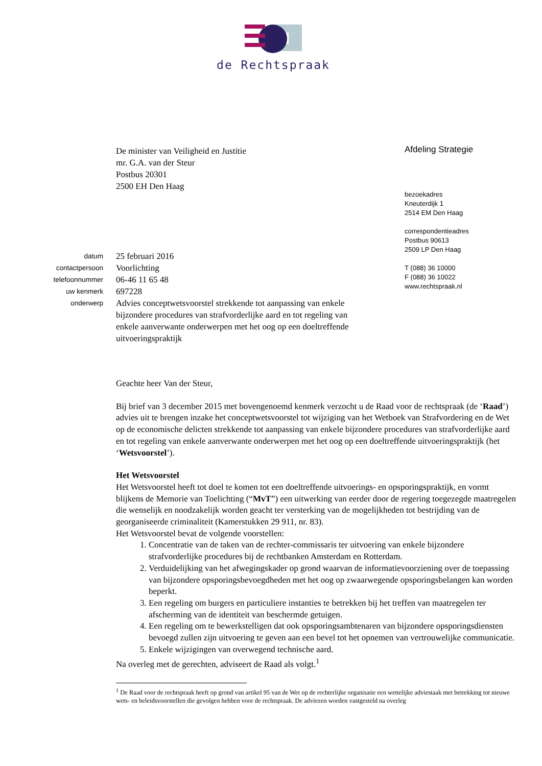de Rechtspraak
De minister van Veiligheid en Justitie
mr. G.A. van der Steur
Postbus 20301
2500 EH Den Haag
Afdeling Strategie
bezoekadres
Kneuterdijk 1
2514 EM Den Haag
correspondentieadres
Postbus 90613
2509 LP Den Haag
T (088) 36 10000
F (088) 36 10022
www.rechtspraak.nl
datum
25 februari 2016
contactpersoon
Voorlichting
telefoonnummer
06-46 11 65 48
uw kenmerk
697228
onderwerp
Advies conceptwetsvoorstel strekkende tot aanpassing van enkele bijzondere procedures van strafvorderlijke aard en tot regeling van enkele aanverwante onderwerpen met het oog op een doeltreffende uitvoeringspraktijk
Geachte heer Van der Steur,
Bij brief van 3 december 2015 met bovengenoemd kenmerk verzocht u de Raad voor de rechtspraak (de ‘Raad’) advies uit te brengen inzake het conceptwetsvoorstel tot wijziging van het Wetboek van Strafvordering en de Wet op de economische delicten strekkende tot aanpassing van enkele bijzondere procedures van strafvorderlijke aard en tot regeling van enkele aanverwante onderwerpen met het oog op een doeltreffende uitvoeringspraktijk (het ‘Wetsvoorstel’).
Het Wetsvoorstel
Het Wetsvoorstel heeft tot doel te komen tot een doeltreffende uitvoerings- en opsporingspraktijk, en vormt blijkens de Memorie van Toelichting (“MvT”) een uitwerking van eerder door de regering toegezegde maatregelen die wenselijk en noodzakelijk worden geacht ter versterking van de mogelijkheden tot bestrijding van de georganiseerde criminaliteit (Kamerstukken 29 911, nr. 83).
Het Wetsvoorstel bevat de volgende voorstellen:
1. Concentratie van de taken van de rechter-commissaris ter uitvoering van enkele bijzondere strafvorderlijke procedures bij de rechtbanken Amsterdam en Rotterdam.
2. Verduidelijking van het afwegingskader op grond waarvan de informatievoorziening over de toepassing van bijzondere opsporingsbevoegdheden met het oog op zwaarwegende opsporingsbelangen kan worden beperkt.
3. Een regeling om burgers en particuliere instanties te betrekken bij het treffen van maatregelen ter afscherming van de identiteit van beschermde getuigen.
4. Een regeling om te bewerkstelligen dat ook opsporingsambtenaren van bijzondere opsporingsdiensten bevoegd zullen zijn uitvoering te geven aan een bevel tot het opnemen van vertrouwelijke communicatie.
5. Enkele wijzigingen van overwegend technische aard.
Na overleg met de gerechten, adviseert de Raad als volgt.<sup>1</sup>
<sup>1</sup> De Raad voor de rechtspraak heeft op grond van artikel 95 van de Wet op de rechterlijke organisatie een wettelijke adviestaak met betrekking tot nieuwe wets- en beleidsvoorstellen die gevolgen hebben voor de rechtspraak. De adviezen worden vastgesteld na overleg